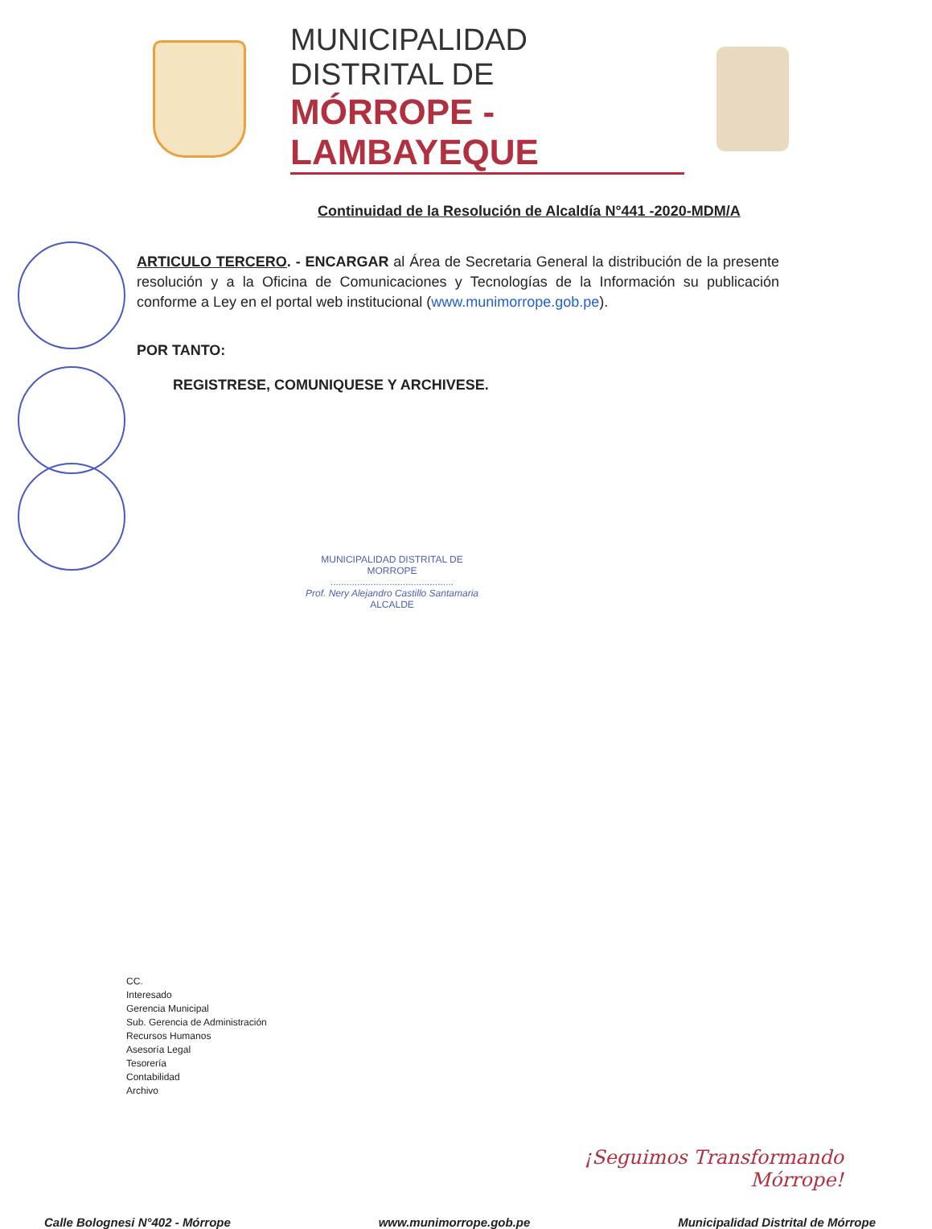MUNICIPALIDAD DISTRITAL DE
MÓRROPE - LAMBAYEQUE
Continuidad de la Resolución de Alcaldía N°441 -2020-MDM/A
ARTICULO TERCERO. - ENCARGAR al Área de Secretaria General la distribución de la presente resolución y a la Oficina de Comunicaciones y Tecnologías de la Información su publicación conforme a Ley en el portal web institucional (www.munimorrope.gob.pe).
POR TANTO:
REGISTRESE, COMUNIQUESE Y ARCHIVESE.
MUNICIPALIDAD DISTRITAL DE
MORROPE
..............................................
Prof. Nery Alejandro Castillo Santamaria
ALCALDE
CC.
Interesado
Gerencia Municipal
Sub. Gerencia de Administración
Recursos Humanos
Asesoría Legal
Tesorería
Contabilidad
Archivo
¡Seguimos Transformando
Mórrope!
Calle Bolognesi N°402 - Mórrope www.munimorrope.gob.pe Municipalidad Distrital de Mórrope